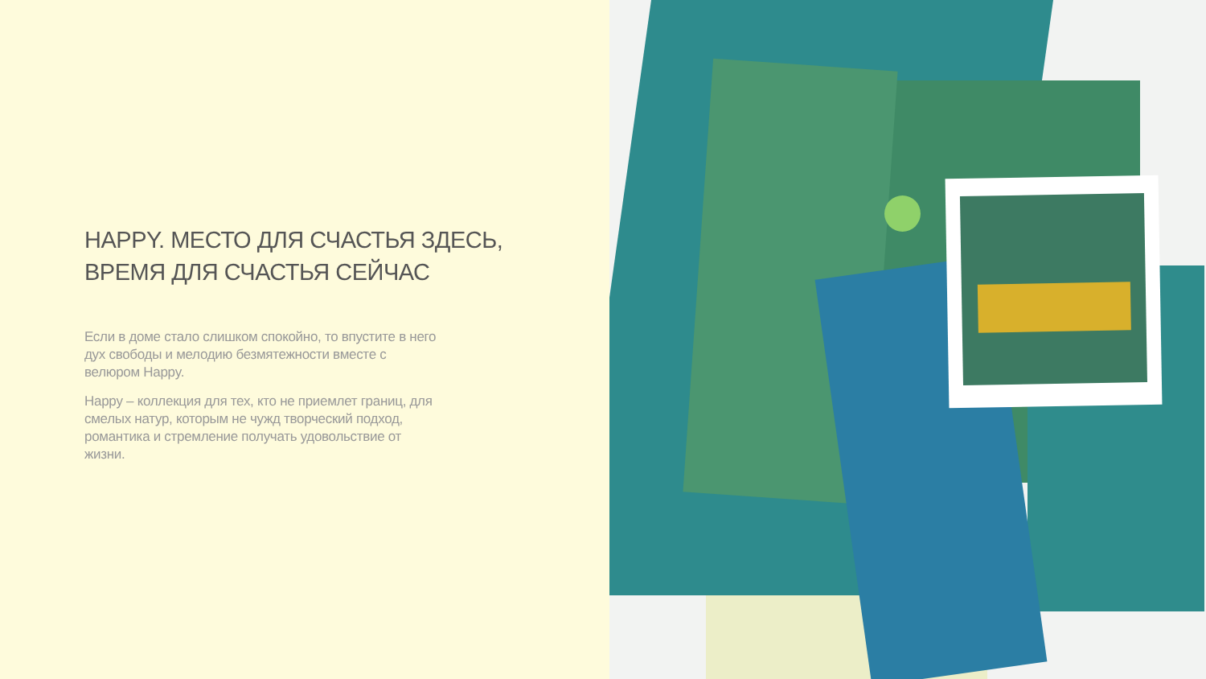HAPPY. МЕСТО ДЛЯ СЧАСТЬЯ ЗДЕСЬ,
ВРЕМЯ ДЛЯ СЧАСТЬЯ СЕЙЧАС
Если в доме стало слишком спокойно, то впустите в него дух свободы и мелодию безмятежности вместе с велюром Happy.
Happy – коллекция для тех, кто не приемлет границ, для смелых натур, которым не чужд творческий подход, романтика и стремление получать удовольствие от жизни.